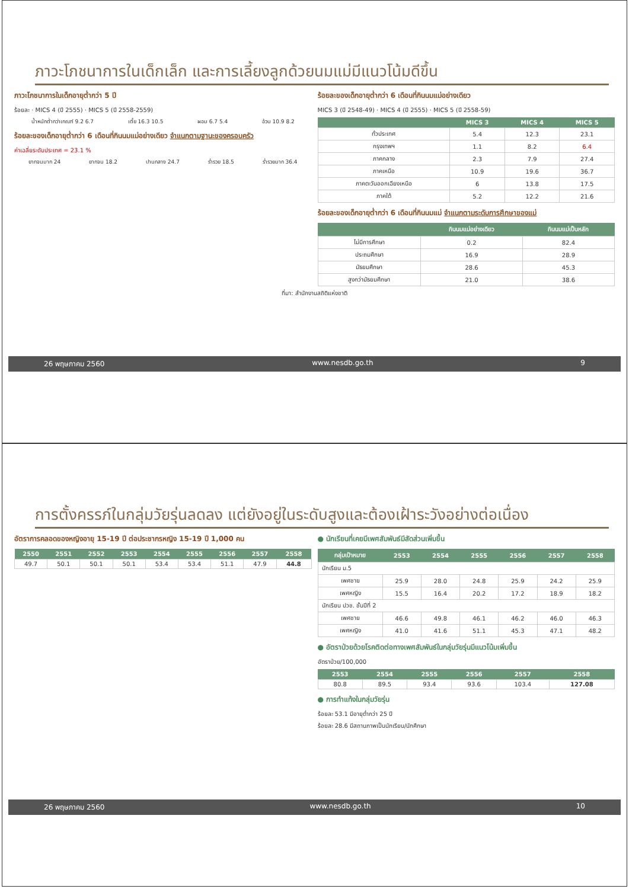ภาวะโภชนาการในเด็กเล็ก และการเลี้ยงลูกด้วยนมแม่มีแนวโน้มดีขึ้น
ภาวะโภชนาการในเด็กอายุต่ำกว่า 5 ปี
ร้อยละ · MICS 4 (ปี 2555) · MICS 5 (ปี 2558-2559)
น้ำหนักต่ำกว่าเกณฑ์ 9.2 6.7 เตี้ย 16.3 10.5 ผอม 6.7 5.4 อ้วน 10.9 8.2
ร้อยละของเด็กอายุต่ำกว่า 6 เดือนที่กินนมแม่อย่างเดียว จำแนกตามฐานะของครอบครัว
ค่าเฉลี่ยระดับประเทศ = 23.1 %
ยากจนมาก 24 ยากจน 18.2 ปานกลาง 24.7 ร่ำรวย 18.5 ร่ำรวยมาก 36.4
ร้อยละของเด็กอายุต่ำกว่า 6 เดือนที่กินนมแม่อย่างเดียว
MICS 3 (ปี 2548-49) · MICS 4 (ปี 2555) · MICS 5 (ปี 2558-59)
| | MICS 3 | MICS 4 | MICS 5 |
| --- | --- | --- | --- |
| ทั่วประเทศ | 5.4 | 12.3 | 23.1 |
| กรุงเทพฯ | 1.1 | 8.2 | 6.4 |
| ภาคกลาง | 2.3 | 7.9 | 27.4 |
| ภาคเหนือ | 10.9 | 19.6 | 36.7 |
| ภาคตะวันออกเฉียงเหนือ | 6 | 13.8 | 17.5 |
| ภาคใต้ | 5.2 | 12.2 | 21.6 |
ร้อยละของเด็กอายุต่ำกว่า 6 เดือนที่กินนมแม่ จำแนกตามระดับการศึกษาของแม่
| | กินนมแม่อย่างเดียว | กินนมแม่เป็นหลัก |
| --- | --- | --- |
| ไม่มีการศึกษา | 0.2 | 82.4 |
| ประถมศึกษา | 16.9 | 28.9 |
| มัธยมศึกษา | 28.6 | 45.3 |
| สูงกว่ามัธยมศึกษา | 21.0 | 38.6 |
ที่มา: สำนักงานสถิติแห่งชาติ
26 พฤษภาคม 2560 www.nesdb.go.th 9
การตั้งครรภ์ในกลุ่มวัยรุ่นลดลง แต่ยังอยู่ในระดับสูงและต้องเฝ้าระวังอย่างต่อเนื่อง
อัตราการคลอดของหญิงอายุ 15-19 ปี ต่อประชากรหญิง 15-19 ปี 1,000 คน
| 2550 | 2551 | 2552 | 2553 | 2554 | 2555 | 2556 | 2557 | 2558 |
| --- | --- | --- | --- | --- | --- | --- | --- | --- |
| 49.7 | 50.1 | 50.1 | 50.1 | 53.4 | 53.4 | 51.1 | 47.9 | 44.8 |
● นักเรียนที่เคยมีเพศสัมพันธ์มีสัดส่วนเพิ่มขึ้น
| กลุ่มเป้าหมาย | 2553 | 2554 | 2555 | 2556 | 2557 | 2558 |
| --- | --- | --- | --- | --- | --- | --- |
| นักเรียน ม.5 | | | | | | |
| เพศชาย | 25.9 | 28.0 | 24.8 | 25.9 | 24.2 | 25.9 |
| เพศหญิง | 15.5 | 16.4 | 20.2 | 17.2 | 18.9 | 18.2 |
| นักเรียน ปวช. ชั้นปีที่ 2 | | | | | | |
| เพศชาย | 46.6 | 49.8 | 46.1 | 46.2 | 46.0 | 46.3 |
| เพศหญิง | 41.0 | 41.6 | 51.1 | 45.3 | 47.1 | 48.2 |
● อัตราป่วยด้วยโรคติดต่อทางเพศสัมพันธ์ในกลุ่มวัยรุ่นมีแนวโน้มเพิ่มขึ้น
อัตราป่วย/100,000
| 2553 | 2554 | 2555 | 2556 | 2557 | 2558 |
| --- | --- | --- | --- | --- | --- |
| 80.8 | 89.5 | 93.4 | 93.6 | 103.4 | 127.08 |
● การทำแท้งในกลุ่มวัยรุ่น
ร้อยละ 53.1 มีอายุต่ำกว่า 25 ปี
ร้อยละ 28.6 มีสถานภาพเป็นนักเรียน/นักศึกษา
26 พฤษภาคม 2560 www.nesdb.go.th 10